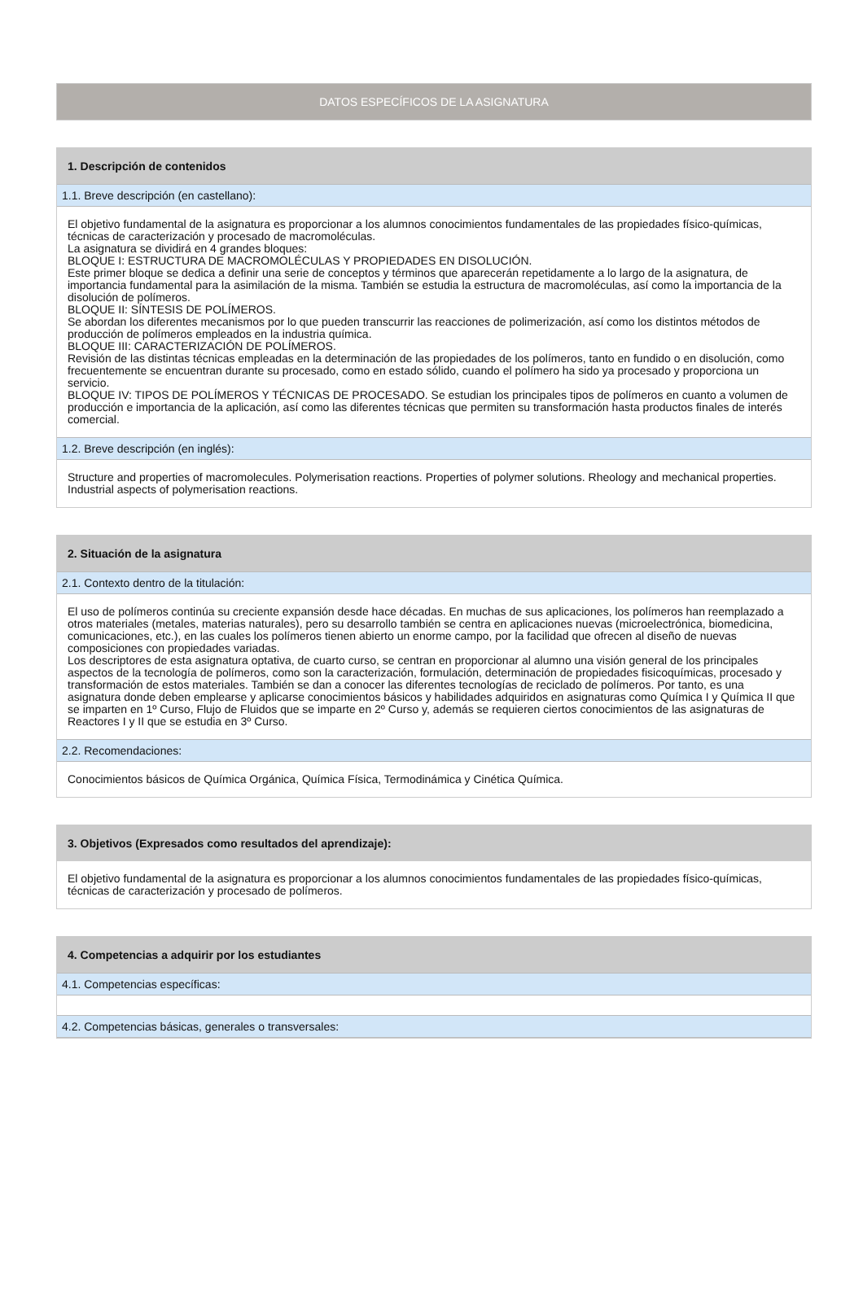DATOS ESPECÍFICOS DE LA ASIGNATURA
1. Descripción de contenidos
1.1. Breve descripción (en castellano):
El objetivo fundamental de la asignatura es proporcionar a los alumnos conocimientos fundamentales de las propiedades físico-químicas, técnicas de caracterización y procesado de macromoléculas.
La asignatura se dividirá en 4 grandes bloques:
BLOQUE I: ESTRUCTURA DE MACROMOLÉCULAS Y PROPIEDADES EN DISOLUCIÓN.
Este primer bloque se dedica a definir una serie de conceptos y términos que aparecerán repetidamente a lo largo de la asignatura, de importancia fundamental para la asimilación de la misma. También se estudia la estructura de macromoléculas, así como la importancia de la disolución de polímeros.
BLOQUE II: SÍNTESIS DE POLÍMEROS.
Se abordan los diferentes mecanismos por lo que pueden transcurrir las reacciones de polimerización, así como los distintos métodos de producción de polímeros empleados en la industria química.
BLOQUE III: CARACTERIZACIÓN DE POLÍMEROS.
Revisión de las distintas técnicas empleadas en la determinación de las propiedades de los polímeros, tanto en fundido o en disolución, como frecuentemente se encuentran durante su procesado, como en estado sólido, cuando el polímero ha sido ya procesado y proporciona un servicio.
BLOQUE IV: TIPOS DE POLÍMEROS Y TÉCNICAS DE PROCESADO. Se estudian los principales tipos de polímeros en cuanto a volumen de producción e importancia de la aplicación, así como las diferentes técnicas que permiten su transformación hasta productos finales de interés comercial.
1.2. Breve descripción (en inglés):
Structure and properties of macromolecules. Polymerisation reactions. Properties of polymer solutions. Rheology and mechanical properties. Industrial aspects of polymerisation reactions.
2. Situación de la asignatura
2.1. Contexto dentro de la titulación:
El uso de polímeros continúa su creciente expansión desde hace décadas. En muchas de sus aplicaciones, los polímeros han reemplazado a otros materiales (metales, materias naturales), pero su desarrollo también se centra en aplicaciones nuevas (microelectrónica, biomedicina, comunicaciones, etc.), en las cuales los polímeros tienen abierto un enorme campo, por la facilidad que ofrecen al diseño de nuevas composiciones con propiedades variadas.
Los descriptores de esta asignatura optativa, de cuarto curso, se centran en proporcionar al alumno una visión general de los principales aspectos de la tecnología de polímeros, como son la caracterización, formulación, determinación de propiedades fisicoquímicas, procesado y transformación de estos materiales. También se dan a conocer las diferentes tecnologías de reciclado de polímeros. Por tanto, es una asignatura donde deben emplearse y aplicarse conocimientos básicos y habilidades adquiridos en asignaturas como Química I y Química II que se imparten en 1º Curso, Flujo de Fluidos que se imparte en 2º Curso y, además se requieren ciertos conocimientos de las asignaturas de Reactores I y II que se estudia en 3º Curso.
2.2. Recomendaciones:
Conocimientos básicos de Química Orgánica, Química Física, Termodinámica y Cinética Química.
3. Objetivos (Expresados como resultados del aprendizaje):
El objetivo fundamental de la asignatura es proporcionar a los alumnos conocimientos fundamentales de las propiedades físico-químicas, técnicas de caracterización y procesado de polímeros.
4. Competencias a adquirir por los estudiantes
4.1. Competencias específicas:
4.2. Competencias básicas, generales o transversales: